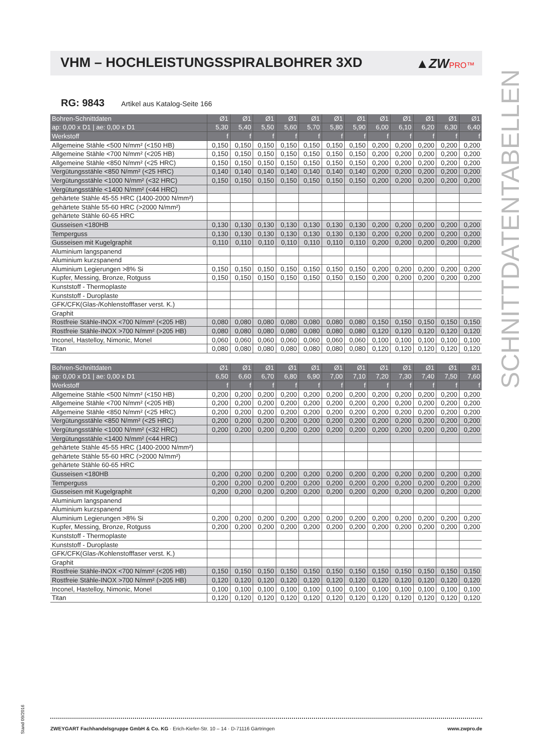VHM – HOCHLEISTUNGSSPIRALBOHRER 3XD
▲ZWPRO™
SCHNITTDATENTABELLEN
RG: 9843 Artikel aus Katalog-Seite 166
| Bohren-Schnittdaten | Ø1 | Ø1 | Ø1 | Ø1 | Ø1 | Ø1 | Ø1 | Ø1 | Ø1 | Ø1 | Ø1 | Ø1 |
| --- | --- | --- | --- | --- | --- | --- | --- | --- | --- | --- | --- | --- |
| ap: 0,00 x D1 / ae: 0,00 x D1 | 5,30 | 5,40 | 5,50 | 5,60 | 5,70 | 5,80 | 5,90 | 6,00 | 6,10 | 6,20 | 6,30 | 6,40 |
| Werkstoff | f | f | f | f | f | f | f | f | f | f | f | f |
| Allgemeine Stähle <500 N/mm² (<150 HB) | 0,150 | 0,150 | 0,150 | 0,150 | 0,150 | 0,150 | 0,150 | 0,200 | 0,200 | 0,200 | 0,200 | 0,200 |
| Allgemeine Stähle <700 N/mm² (<205 HB) | 0,150 | 0,150 | 0,150 | 0,150 | 0,150 | 0,150 | 0,150 | 0,200 | 0,200 | 0,200 | 0,200 | 0,200 |
| Allgemeine Stähle <850 N/mm² (<25 HRC) | 0,150 | 0,150 | 0,150 | 0,150 | 0,150 | 0,150 | 0,150 | 0,200 | 0,200 | 0,200 | 0,200 | 0,200 |
| Vergütungsstähle <850 N/mm² (<25 HRC) | 0,140 | 0,140 | 0,140 | 0,140 | 0,140 | 0,140 | 0,140 | 0,200 | 0,200 | 0,200 | 0,200 | 0,200 |
| Vergütungsstähle <1000 N/mm² (<32 HRC) | 0,150 | 0,150 | 0,150 | 0,150 | 0,150 | 0,150 | 0,150 | 0,200 | 0,200 | 0,200 | 0,200 | 0,200 |
| Vergütungsstähle <1400 N/mm² (<44 HRC) | | | | | | | | | | | | |
| gehärtete Stähle 45-55 HRC (1400-2000 N/mm²) | | | | | | | | | | | | |
| gehärtete Stähle 55-60 HRC (>2000 N/mm²) | | | | | | | | | | | | |
| gehärtete Stähle 60-65 HRC | | | | | | | | | | | | |
| Gusseisen <180HB | 0,130 | 0,130 | 0,130 | 0,130 | 0,130 | 0,130 | 0,130 | 0,200 | 0,200 | 0,200 | 0,200 | 0,200 |
| Temperguss | 0,130 | 0,130 | 0,130 | 0,130 | 0,130 | 0,130 | 0,130 | 0,200 | 0,200 | 0,200 | 0,200 | 0,200 |
| Gusseisen mit Kugelgraphit | 0,110 | 0,110 | 0,110 | 0,110 | 0,110 | 0,110 | 0,110 | 0,200 | 0,200 | 0,200 | 0,200 | 0,200 |
| Aluminium langspanend | | | | | | | | | | | | |
| Aluminium kurzspanend | | | | | | | | | | | | |
| Aluminium Legierungen >8% Si | 0,150 | 0,150 | 0,150 | 0,150 | 0,150 | 0,150 | 0,150 | 0,200 | 0,200 | 0,200 | 0,200 | 0,200 |
| Kupfer, Messing, Bronze, Rotguss | 0,150 | 0,150 | 0,150 | 0,150 | 0,150 | 0,150 | 0,150 | 0,200 | 0,200 | 0,200 | 0,200 | 0,200 |
| Kunststoff - Thermoplaste | | | | | | | | | | | | |
| Kunststoff - Duroplaste | | | | | | | | | | | | |
| GFK/CFK(Glas-/Kohlenstofffaser verst. K.) | | | | | | | | | | | | |
| Graphit | | | | | | | | | | | | |
| Rostfreie Stähle-INOX <700 N/mm² (<205 HB) | 0,080 | 0,080 | 0,080 | 0,080 | 0,080 | 0,080 | 0,080 | 0,150 | 0,150 | 0,150 | 0,150 | 0,150 |
| Rostfreie Stähle-INOX >700 N/mm² (>205 HB) | 0,080 | 0,080 | 0,080 | 0,080 | 0,080 | 0,080 | 0,080 | 0,120 | 0,120 | 0,120 | 0,120 | 0,120 |
| Inconel, Hastelloy, Nimonic, Monel | 0,060 | 0,060 | 0,060 | 0,060 | 0,060 | 0,060 | 0,060 | 0,100 | 0,100 | 0,100 | 0,100 | 0,100 |
| Titan | 0,080 | 0,080 | 0,080 | 0,080 | 0,080 | 0,080 | 0,080 | 0,120 | 0,120 | 0,120 | 0,120 | 0,120 |
| Bohren-Schnittdaten | Ø1 | Ø1 | Ø1 | Ø1 | Ø1 | Ø1 | Ø1 | Ø1 | Ø1 | Ø1 | Ø1 | Ø1 |
| --- | --- | --- | --- | --- | --- | --- | --- | --- | --- | --- | --- | --- |
| ap: 0,00 x D1 / ae: 0,00 x D1 | 6,50 | 6,60 | 6,70 | 6,80 | 6,90 | 7,00 | 7,10 | 7,20 | 7,30 | 7,40 | 7,50 | 7,60 |
| Werkstoff | f | f | f | f | f | f | f | f | f | f | f | f |
| Allgemeine Stähle <500 N/mm² (<150 HB) | 0,200 | 0,200 | 0,200 | 0,200 | 0,200 | 0,200 | 0,200 | 0,200 | 0,200 | 0,200 | 0,200 | 0,200 |
| Allgemeine Stähle <700 N/mm² (<205 HB) | 0,200 | 0,200 | 0,200 | 0,200 | 0,200 | 0,200 | 0,200 | 0,200 | 0,200 | 0,200 | 0,200 | 0,200 |
| Allgemeine Stähle <850 N/mm² (<25 HRC) | 0,200 | 0,200 | 0,200 | 0,200 | 0,200 | 0,200 | 0,200 | 0,200 | 0,200 | 0,200 | 0,200 | 0,200 |
| Vergütungsstähle <850 N/mm² (<25 HRC) | 0,200 | 0,200 | 0,200 | 0,200 | 0,200 | 0,200 | 0,200 | 0,200 | 0,200 | 0,200 | 0,200 | 0,200 |
| Vergütungsstähle <1000 N/mm² (<32 HRC) | 0,200 | 0,200 | 0,200 | 0,200 | 0,200 | 0,200 | 0,200 | 0,200 | 0,200 | 0,200 | 0,200 | 0,200 |
| Vergütungsstähle <1400 N/mm² (<44 HRC) | | | | | | | | | | | | |
| gehärtete Stähle 45-55 HRC (1400-2000 N/mm²) | | | | | | | | | | | | |
| gehärtete Stähle 55-60 HRC (>2000 N/mm²) | | | | | | | | | | | | |
| gehärtete Stähle 60-65 HRC | | | | | | | | | | | | |
| Gusseisen <180HB | 0,200 | 0,200 | 0,200 | 0,200 | 0,200 | 0,200 | 0,200 | 0,200 | 0,200 | 0,200 | 0,200 | 0,200 |
| Temperguss | 0,200 | 0,200 | 0,200 | 0,200 | 0,200 | 0,200 | 0,200 | 0,200 | 0,200 | 0,200 | 0,200 | 0,200 |
| Gusseisen mit Kugelgraphit | 0,200 | 0,200 | 0,200 | 0,200 | 0,200 | 0,200 | 0,200 | 0,200 | 0,200 | 0,200 | 0,200 | 0,200 |
| Aluminium langspanend | | | | | | | | | | | | |
| Aluminium kurzspanend | | | | | | | | | | | | |
| Aluminium Legierungen >8% Si | 0,200 | 0,200 | 0,200 | 0,200 | 0,200 | 0,200 | 0,200 | 0,200 | 0,200 | 0,200 | 0,200 | 0,200 |
| Kupfer, Messing, Bronze, Rotguss | 0,200 | 0,200 | 0,200 | 0,200 | 0,200 | 0,200 | 0,200 | 0,200 | 0,200 | 0,200 | 0,200 | 0,200 |
| Kunststoff - Thermoplaste | | | | | | | | | | | | |
| Kunststoff - Duroplaste | | | | | | | | | | | | |
| GFK/CFK(Glas-/Kohlenstofffaser verst. K.) | | | | | | | | | | | | |
| Graphit | | | | | | | | | | | | |
| Rostfreie Stähle-INOX <700 N/mm² (<205 HB) | 0,150 | 0,150 | 0,150 | 0,150 | 0,150 | 0,150 | 0,150 | 0,150 | 0,150 | 0,150 | 0,150 | 0,150 |
| Rostfreie Stähle-INOX >700 N/mm² (>205 HB) | 0,120 | 0,120 | 0,120 | 0,120 | 0,120 | 0,120 | 0,120 | 0,120 | 0,120 | 0,120 | 0,120 | 0,120 |
| Inconel, Hastelloy, Nimonic, Monel | 0,100 | 0,100 | 0,100 | 0,100 | 0,100 | 0,100 | 0,100 | 0,100 | 0,100 | 0,100 | 0,100 | 0,100 |
| Titan | 0,120 | 0,120 | 0,120 | 0,120 | 0,120 | 0,120 | 0,120 | 0,120 | 0,120 | 0,120 | 0,120 | 0,120 |
Stand 09/2016
ZWEYGART Fachhandelsgruppe GmbH & Co. KG · Erich-Kiefer-Str. 10 – 14 · D-71116 Gärtringen
www.zwpro.de